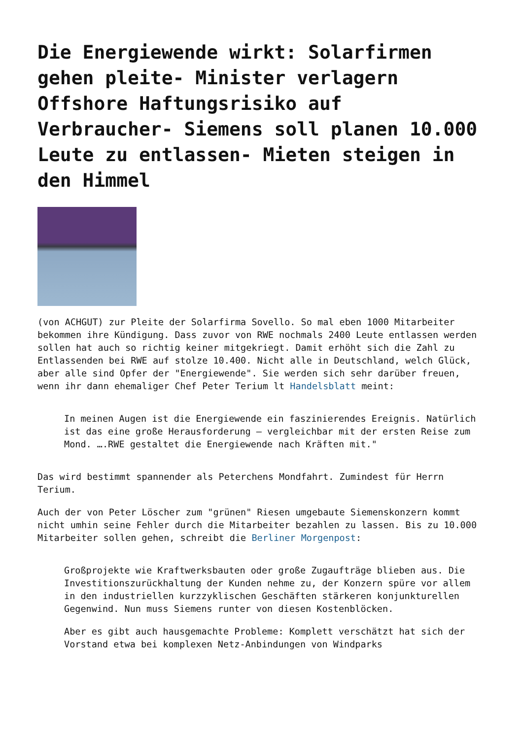Die Energiewende wirkt: Solarfirmen gehen pleite- Minister verlagern Offshore Haftungsrisiko auf Verbraucher- Siemens soll planen 10.000 Leute zu entlassen- Mieten steigen in den Himmel
(von ACHGUT) zur Pleite der Solarfirma Sovello. So mal eben 1000 Mitarbeiter bekommen ihre Kündigung. Dass zuvor von RWE nochmals 2400 Leute entlassen werden sollen hat auch so richtig keiner mitgekriegt. Damit erhöht sich die Zahl zu Entlassenden bei RWE auf stolze 10.400. Nicht alle in Deutschland, welch Glück, aber alle sind Opfer der "Energiewende". Sie werden sich sehr darüber freuen, wenn ihr dann ehemaliger Chef Peter Terium lt Handelsblatt meint:
In meinen Augen ist die Energiewende ein faszinierendes Ereignis. Natürlich ist das eine große Herausforderung – vergleichbar mit der ersten Reise zum Mond. ….RWE gestaltet die Energiewende nach Kräften mit."
Das wird bestimmt spannender als Peterchens Mondfahrt. Zumindest für Herrn Terium.
Auch der von Peter Löscher zum "grünen" Riesen umgebaute Siemenskonzern kommt nicht umhin seine Fehler durch die Mitarbeiter bezahlen zu lassen. Bis zu 10.000 Mitarbeiter sollen gehen, schreibt die Berliner Morgenpost:
Großprojekte wie Kraftwerksbauten oder große Zugaufträge blieben aus. Die Investitionszurückhaltung der Kunden nehme zu, der Konzern spüre vor allem in den industriellen kurzzyklischen Geschäften stärkeren konjunkturellen Gegenwind. Nun muss Siemens runter von diesen Kostenblöcken.
Aber es gibt auch hausgemachte Probleme: Komplett verschätzt hat sich der Vorstand etwa bei komplexen Netz-Anbindungen von Windparks